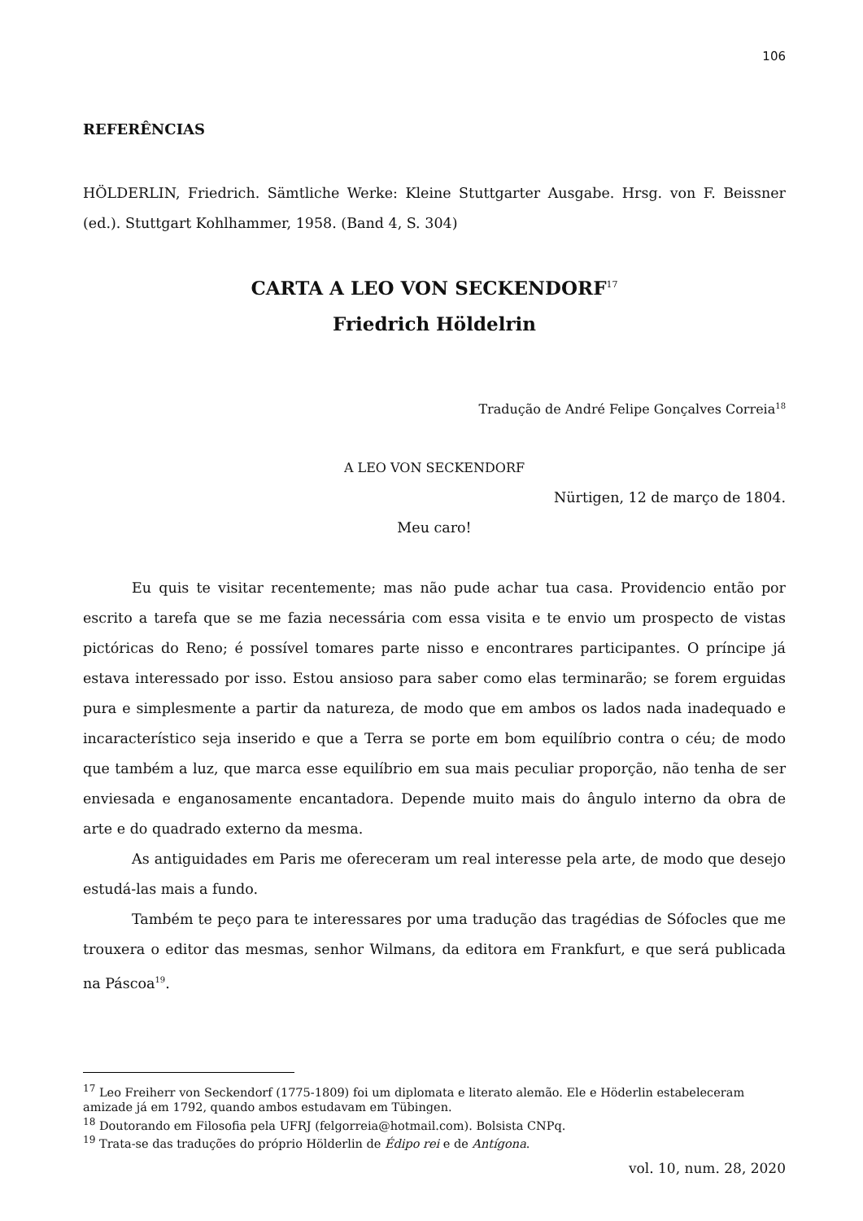106
REFERÊNCIAS
HÖLDERLIN, Friedrich. Sämtliche Werke: Kleine Stuttgarter Ausgabe. Hrsg. von F. Beissner (ed.). Stuttgart Kohlhammer, 1958. (Band 4, S. 304)
CARTA A LEO VON SECKENDORF<sup>17</sup>
Friedrich Höldelrin
Tradução de André Felipe Gonçalves Correia<sup>18</sup>
A LEO VON SECKENDORF
Nürtigen, 12 de março de 1804.
Meu caro!
Eu quis te visitar recentemente; mas não pude achar tua casa. Providencio então por escrito a tarefa que se me fazia necessária com essa visita e te envio um prospecto de vistas pictóricas do Reno; é possível tomares parte nisso e encontrares participantes. O príncipe já estava interessado por isso. Estou ansioso para saber como elas terminarão; se forem erguidas pura e simplesmente a partir da natureza, de modo que em ambos os lados nada inadequado e incaracterístico seja inserido e que a Terra se porte em bom equilíbrio contra o céu; de modo que também a luz, que marca esse equilíbrio em sua mais peculiar proporção, não tenha de ser enviesada e enganosamente encantadora. Depende muito mais do ângulo interno da obra de arte e do quadrado externo da mesma.
As antiguidades em Paris me ofereceram um real interesse pela arte, de modo que desejo estudá-las mais a fundo.
Também te peço para te interessares por uma tradução das tragédias de Sófocles que me trouxera o editor das mesmas, senhor Wilmans, da editora em Frankfurt, e que será publicada na Páscoa<sup>19</sup>.
<sup>17</sup> Leo Freiherr von Seckendorf (1775-1809) foi um diplomata e literato alemão. Ele e Höderlin estabeleceram amizade já em 1792, quando ambos estudavam em Tübingen.
<sup>18</sup> Doutorando em Filosofia pela UFRJ (felgorreia@hotmail.com). Bolsista CNPq.
<sup>19</sup> Trata-se das traduções do próprio Hölderlin de Édipo rei e de Antígona.
vol. 10, num. 28, 2020